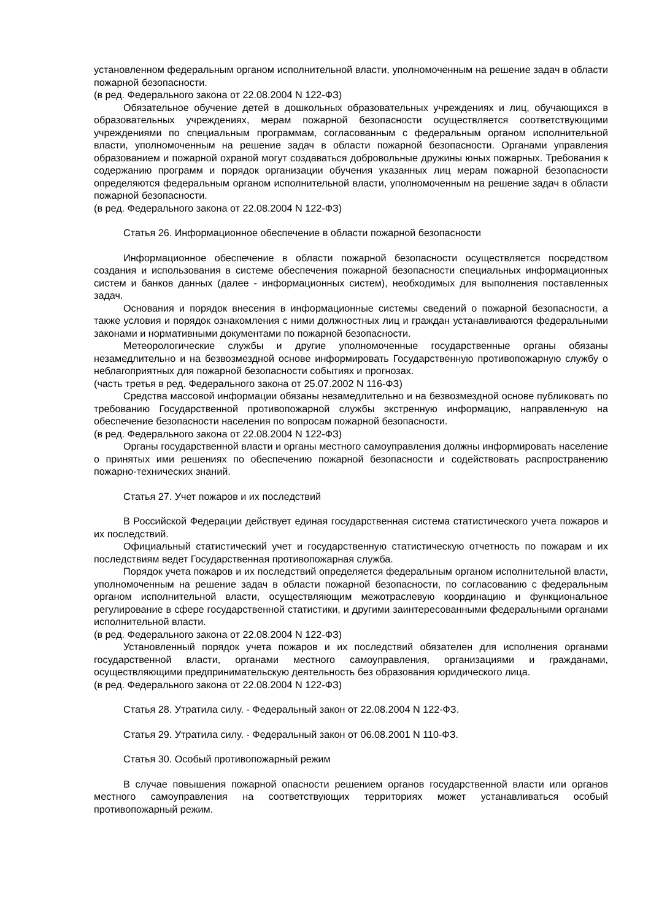установленном федеральным органом исполнительной власти, уполномоченным на решение задач в области пожарной безопасности.
(в ред. Федерального закона от 22.08.2004 N 122-ФЗ)
Обязательное обучение детей в дошкольных образовательных учреждениях и лиц, обучающихся в образовательных учреждениях, мерам пожарной безопасности осуществляется соответствующими учреждениями по специальным программам, согласованным с федеральным органом исполнительной власти, уполномоченным на решение задач в области пожарной безопасности. Органами управления образованием и пожарной охраной могут создаваться добровольные дружины юных пожарных. Требования к содержанию программ и порядок организации обучения указанных лиц мерам пожарной безопасности определяются федеральным органом исполнительной власти, уполномоченным на решение задач в области пожарной безопасности.
(в ред. Федерального закона от 22.08.2004 N 122-ФЗ)
Статья 26. Информационное обеспечение в области пожарной безопасности
Информационное обеспечение в области пожарной безопасности осуществляется посредством создания и использования в системе обеспечения пожарной безопасности специальных информационных систем и банков данных (далее - информационных систем), необходимых для выполнения поставленных задач.
Основания и порядок внесения в информационные системы сведений о пожарной безопасности, а также условия и порядок ознакомления с ними должностных лиц и граждан устанавливаются федеральными законами и нормативными документами по пожарной безопасности.
Метеорологические службы и другие уполномоченные государственные органы обязаны незамедлительно и на безвозмездной основе информировать Государственную противопожарную службу о неблагоприятных для пожарной безопасности событиях и прогнозах.
(часть третья в ред. Федерального закона от 25.07.2002 N 116-ФЗ)
Средства массовой информации обязаны незамедлительно и на безвозмездной основе публиковать по требованию Государственной противопожарной службы экстренную информацию, направленную на обеспечение безопасности населения по вопросам пожарной безопасности.
(в ред. Федерального закона от 22.08.2004 N 122-ФЗ)
Органы государственной власти и органы местного самоуправления должны информировать население о принятых ими решениях по обеспечению пожарной безопасности и содействовать распространению пожарно-технических знаний.
Статья 27. Учет пожаров и их последствий
В Российской Федерации действует единая государственная система статистического учета пожаров и их последствий.
Официальный статистический учет и государственную статистическую отчетность по пожарам и их последствиям ведет Государственная противопожарная служба.
Порядок учета пожаров и их последствий определяется федеральным органом исполнительной власти, уполномоченным на решение задач в области пожарной безопасности, по согласованию с федеральным органом исполнительной власти, осуществляющим межотраслевую координацию и функциональное регулирование в сфере государственной статистики, и другими заинтересованными федеральными органами исполнительной власти.
(в ред. Федерального закона от 22.08.2004 N 122-ФЗ)
Установленный порядок учета пожаров и их последствий обязателен для исполнения органами государственной власти, органами местного самоуправления, организациями и гражданами, осуществляющими предпринимательскую деятельность без образования юридического лица.
(в ред. Федерального закона от 22.08.2004 N 122-ФЗ)
Статья 28. Утратила силу. - Федеральный закон от 22.08.2004 N 122-ФЗ.
Статья 29. Утратила силу. - Федеральный закон от 06.08.2001 N 110-ФЗ.
Статья 30. Особый противопожарный режим
В случае повышения пожарной опасности решением органов государственной власти или органов местного самоуправления на соответствующих территориях может устанавливаться особый противопожарный режим.